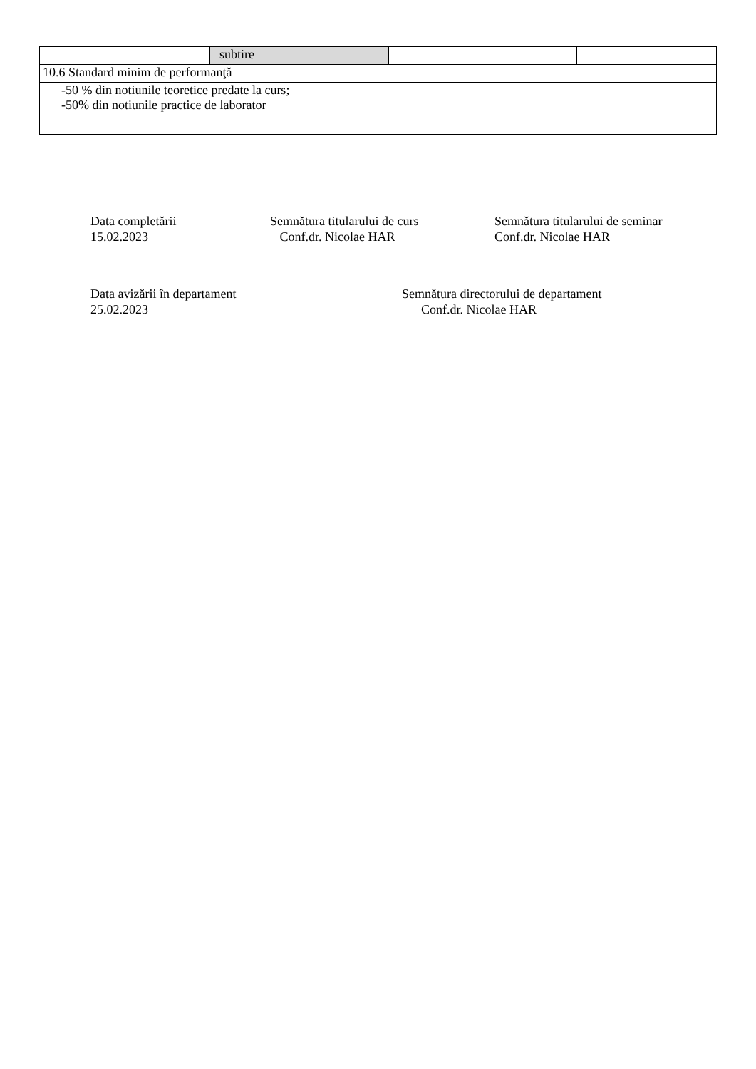| | subtire | | |
| 10.6 Standard minim de performanţă | | | |
| -50 % din notiunile teoretice predate la curs; -50% din notiunile practice de laborator | | | |
Data completării
15.02.2023
Semnătura titularului de curs
Conf.dr. Nicolae HAR
Semnătura titularului de seminar
Conf.dr. Nicolae HAR
Data avizării în departament
25.02.2023
Semnătura directorului de departament
Conf.dr. Nicolae HAR